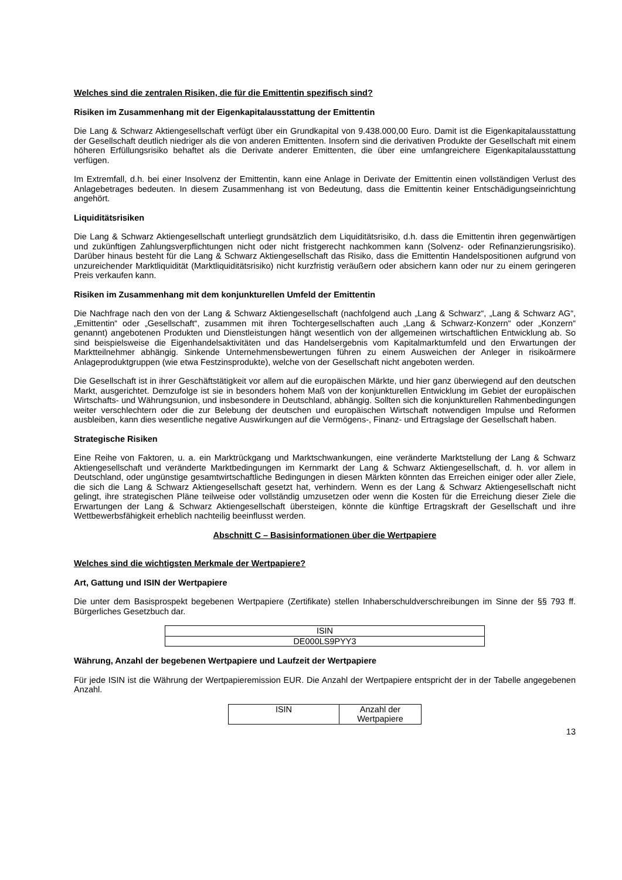Welches sind die zentralen Risiken, die für die Emittentin spezifisch sind?
Risiken im Zusammenhang mit der Eigenkapitalausstattung der Emittentin
Die Lang & Schwarz Aktiengesellschaft verfügt über ein Grundkapital von 9.438.000,00 Euro. Damit ist die Eigenkapitalausstattung der Gesellschaft deutlich niedriger als die von anderen Emittenten. Insofern sind die derivativen Produkte der Gesellschaft mit einem höheren Erfüllungsrisiko behaftet als die Derivate anderer Emittenten, die über eine umfangreichere Eigenkapitalausstattung verfügen.
Im Extremfall, d.h. bei einer Insolvenz der Emittentin, kann eine Anlage in Derivate der Emittentin einen vollständigen Verlust des Anlagebetrages bedeuten. In diesem Zusammenhang ist von Bedeutung, dass die Emittentin keiner Entschädigungseinrichtung angehört.
Liquiditätsrisiken
Die Lang & Schwarz Aktiengesellschaft unterliegt grundsätzlich dem Liquiditätsrisiko, d.h. dass die Emittentin ihren gegenwärtigen und zukünftigen Zahlungsverpflichtungen nicht oder nicht fristgerecht nachkommen kann (Solvenz- oder Refinanzierungsrisiko). Darüber hinaus besteht für die Lang & Schwarz Aktiengesellschaft das Risiko, dass die Emittentin Handelspositionen aufgrund von unzureichender Marktliquidität (Marktliquiditätsrisiko) nicht kurzfristig veräußern oder absichern kann oder nur zu einem geringeren Preis verkaufen kann.
Risiken im Zusammenhang mit dem konjunkturellen Umfeld der Emittentin
Die Nachfrage nach den von der Lang & Schwarz Aktiengesellschaft (nachfolgend auch „Lang & Schwarz“, „Lang & Schwarz AG“, „Emittentin“ oder „Gesellschaft“, zusammen mit ihren Tochtergesellschaften auch „Lang & Schwarz-Konzern“ oder „Konzern“ genannt) angebotenen Produkten und Dienstleistungen hängt wesentlich von der allgemeinen wirtschaftlichen Entwicklung ab. So sind beispielsweise die Eigenhandelsaktivitäten und das Handelsergebnis vom Kapitalmarktumfeld und den Erwartungen der Marktteilnehmer abhängig. Sinkende Unternehmensbewertungen führen zu einem Ausweichen der Anleger in risikoärmere Anlageproduktgruppen (wie etwa Festzinsprodukte), welche von der Gesellschaft nicht angeboten werden.
Die Gesellschaft ist in ihrer Geschäftstätigkeit vor allem auf die europäischen Märkte, und hier ganz überwiegend auf den deutschen Markt, ausgerichtet. Demzufolge ist sie in besonders hohem Maß von der konjunkturellen Entwicklung im Gebiet der europäischen Wirtschafts- und Währungsunion, und insbesondere in Deutschland, abhängig. Sollten sich die konjunkturellen Rahmenbedingungen weiter verschlechtern oder die zur Belebung der deutschen und europäischen Wirtschaft notwendigen Impulse und Reformen ausbleiben, kann dies wesentliche negative Auswirkungen auf die Vermögens-, Finanz- und Ertragslage der Gesellschaft haben.
Strategische Risiken
Eine Reihe von Faktoren, u. a. ein Marktrückgang und Marktschwankungen, eine veränderte Marktstellung der Lang & Schwarz Aktiengesellschaft und veränderte Marktbedingungen im Kernmarkt der Lang & Schwarz Aktiengesellschaft, d. h. vor allem in Deutschland, oder ungünstige gesamtwirtschaftliche Bedingungen in diesen Märkten könnten das Erreichen einiger oder aller Ziele, die sich die Lang & Schwarz Aktiengesellschaft gesetzt hat, verhindern. Wenn es der Lang & Schwarz Aktiengesellschaft nicht gelingt, ihre strategischen Pläne teilweise oder vollständig umzusetzen oder wenn die Kosten für die Erreichung dieser Ziele die Erwartungen der Lang & Schwarz Aktiengesellschaft übersteigen, könnte die künftige Ertragskraft der Gesellschaft und ihre Wettbewerbsfähigkeit erheblich nachteilig beeinflusst werden.
Abschnitt C – Basisinformationen über die Wertpapiere
Welches sind die wichtigsten Merkmale der Wertpapiere?
Art, Gattung und ISIN der Wertpapiere
Die unter dem Basisprospekt begebenen Wertpapiere (Zertifikate) stellen Inhaberschuldverschreibungen im Sinne der §§ 793 ff. Bürgerliches Gesetzbuch dar.
| ISIN |
| DE000LS9PYY3 |
Währung, Anzahl der begebenen Wertpapiere und Laufzeit der Wertpapiere
Für jede ISIN ist die Währung der Wertpapieremission EUR. Die Anzahl der Wertpapiere entspricht der in der Tabelle angegebenen Anzahl.
| ISIN | Anzahl der Wertpapiere |
13